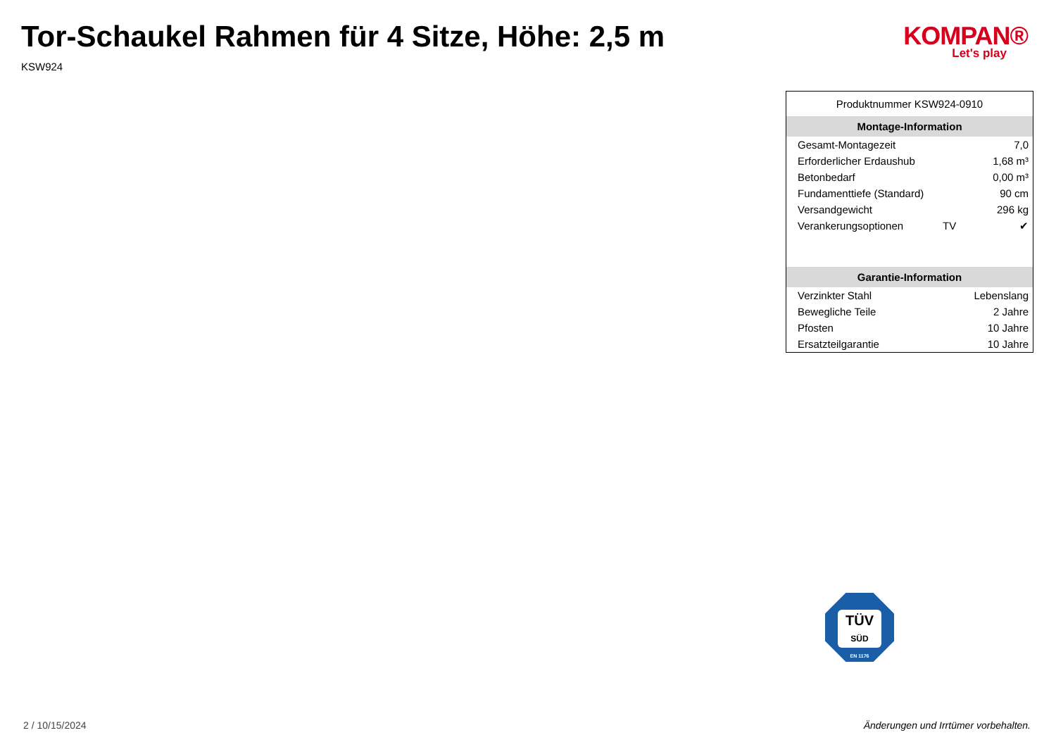Tor-Schaukel Rahmen für 4 Sitze, Höhe: 2,5 m
KSW924
KOMPAN®
Let's play
Produktnummer KSW924-0910
| Montage-Information | | |
| --- | --- | --- |
| Gesamt-Montagezeit | | 7,0 |
| Erforderlicher Erdaushub | | 1,68 m³ |
| Betonbedarf | | 0,00 m³ |
| Fundamenttiefe (Standard) | | 90 cm |
| Versandgewicht | | 296 kg |
| Verankerungsoptionen | TV | ✔ |
| Garantie-Information | | |
| Verzinkter Stahl | | Lebenslang |
| Bewegliche Teile | | 2 Jahre |
| Pfosten | | 10 Jahre |
| Ersatzteilgarantie | | 10 Jahre |
TÜV
SÜD
EN 1176
2 / 10/15/2024
Änderungen und Irrtümer vorbehalten.